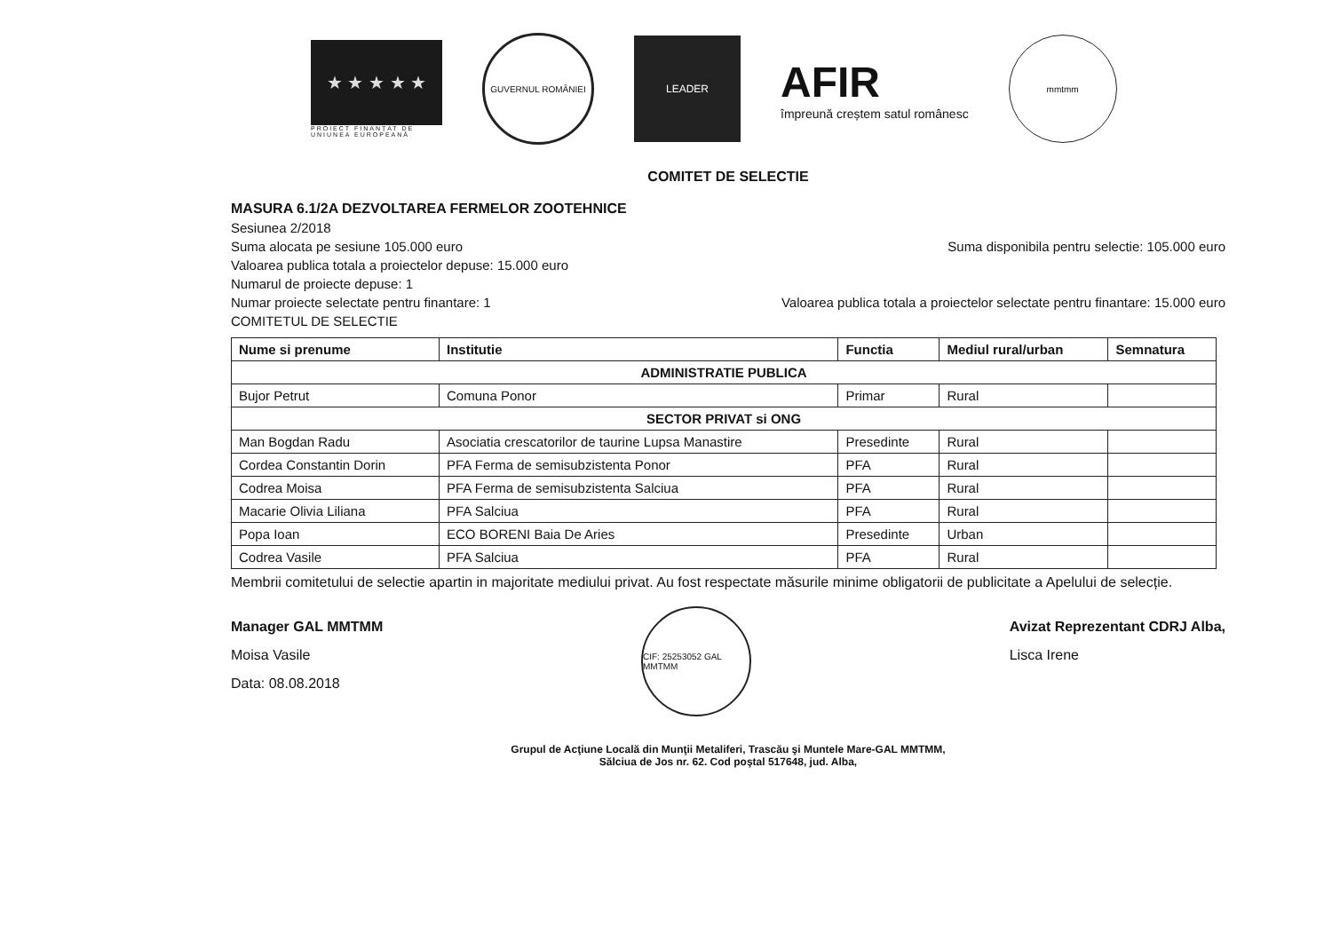★ ★ ★ ★ ★
PROIECT FINANȚAT DE UNIUNEA EUROPEANĂ
GUVERNUL ROMÂNIEI
LEADER
AFIR
împreună creștem satul românesc
mmtmm
COMITET DE SELECTIE
MASURA 6.1/2A DEZVOLTAREA FERMELOR ZOOTEHNICE
Sesiunea 2/2018
Suma alocata pe sesiune 105.000 euro Suma disponibila pentru selectie: 105.000 euro
Valoarea publica totala a proiectelor depuse: 15.000 euro
Numarul de proiecte depuse: 1
Numar proiecte selectate pentru finantare: 1 Valoarea publica totala a proiectelor selectate pentru finantare: 15.000 euro
COMITETUL DE SELECTIE
| Nume si prenume | Institutie | Functia | Mediul rural/urban | Semnatura |
| --- | --- | --- | --- | --- |
| ADMINISTRATIE PUBLICA | | | | |
| Bujor Petrut | Comuna Ponor | Primar | Rural | |
| SECTOR PRIVAT si ONG | | | | |
| Man Bogdan Radu | Asociatia crescatorilor de taurine Lupsa Manastire | Presedinte | Rural | |
| Cordea Constantin Dorin | PFA Ferma de semisubzistenta Ponor | PFA | Rural | |
| Codrea Moisa | PFA Ferma de semisubzistenta Salciua | PFA | Rural | |
| Macarie Olivia Liliana | PFA Salciua | PFA | Rural | |
| Popa Ioan | ECO BORENI Baia De Aries | Presedinte | Urban | |
| Codrea Vasile | PFA Salciua | PFA | Rural | |
Membrii comitetului de selectie apartin in majoritate mediului privat. Au fost respectate măsurile minime obligatorii de publicitate a Apelului de selecție.
Manager GAL MMTMM
Moisa Vasile
Data: 08.08.2018
CIF: 25253052 GAL MMTMM
Avizat Reprezentant CDRJ Alba,
Lisca Irene
Grupul de Acţiune Locală din Munţii Metaliferi, Trascău şi Muntele Mare-GAL MMTMM,
Sălciua de Jos nr. 62. Cod poştal 517648, jud. Alba,